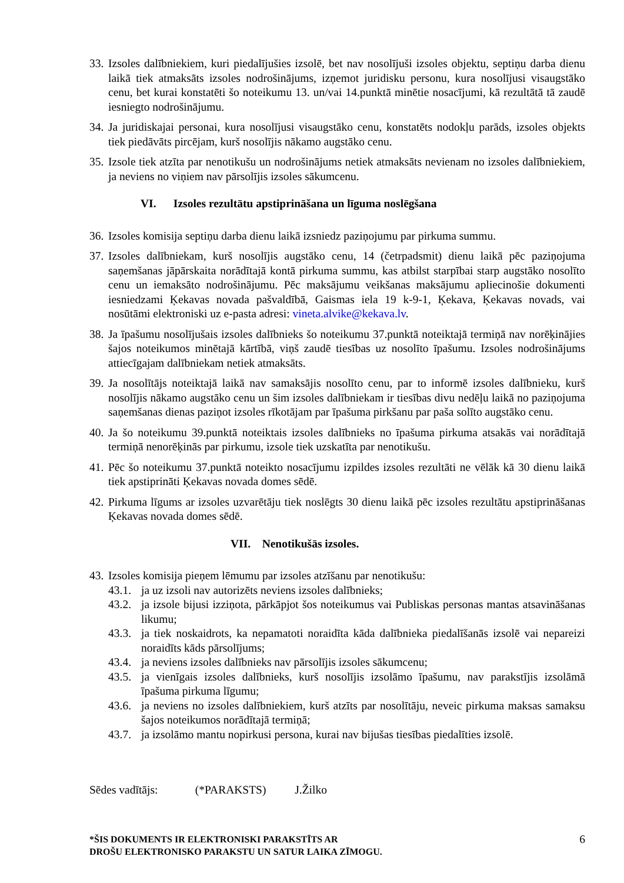33. Izsoles dalībniekiem, kuri piedalījušies izsolē, bet nav nosolījuši izsoles objektu, septiņu darba dienu laikā tiek atmaksāts izsoles nodrošinājums, izņemot juridisku personu, kura nosolījusi visaugstāko cenu, bet kurai konstatēti šo noteikumu 13. un/vai 14.punktā minētie nosacījumi, kā rezultātā tā zaudē iesniegto nodrošinājumu.
34. Ja juridiskajai personai, kura nosolījusi visaugstāko cenu, konstatēts nodokļu parāds, izsoles objekts tiek piedāvāts pircējam, kurš nosolījis nākamo augstāko cenu.
35. Izsole tiek atzīta par nenotikušu un nodrošinājums netiek atmaksāts nevienam no izsoles dalībniekiem, ja neviens no viņiem nav pārsolījis izsoles sākumcenu.
VI. Izsoles rezultātu apstiprināšana un līguma noslēgšana
36. Izsoles komisija septiņu darba dienu laikā izsniedz paziņojumu par pirkuma summu.
37. Izsoles dalībniekam, kurš nosolījis augstāko cenu, 14 (četrpadsmit) dienu laikā pēc paziņojuma saņemšanas jāpārskaita norādītajā kontā pirkuma summu, kas atbilst starpībai starp augstāko nosolīto cenu un iemaksāto nodrošinājumu. Pēc maksājumu veikšanas maksājumu apliecinošie dokumenti iesniedzami Ķekavas novada pašvaldībā, Gaismas iela 19 k-9-1, Ķekava, Ķekavas novads, vai nosūtāmi elektroniski uz e-pasta adresi: vineta.alvike@kekava.lv.
38. Ja īpašumu nosolījušais izsoles dalībnieks šo noteikumu 37.punktā noteiktajā termiņā nav norēķinājies šajos noteikumos minētajā kārtībā, viņš zaudē tiesības uz nosolīto īpašumu. Izsoles nodrošinājums attiecīgajam dalībniekam netiek atmaksāts.
39. Ja nosolītājs noteiktajā laikā nav samaksājis nosolīto cenu, par to informē izsoles dalībnieku, kurš nosolījis nākamo augstāko cenu un šim izsoles dalībniekam ir tiesības divu nedēļu laikā no paziņojuma saņemšanas dienas paziņot izsoles rīkotājam par īpašuma pirkšanu par paša solīto augstāko cenu.
40. Ja šo noteikumu 39.punktā noteiktais izsoles dalībnieks no īpašuma pirkuma atsakās vai norādītajā termiņā nenorēķinās par pirkumu, izsole tiek uzskatīta par nenotikušu.
41. Pēc šo noteikumu 37.punktā noteikto nosacījumu izpildes izsoles rezultāti ne vēlāk kā 30 dienu laikā tiek apstiprināti Ķekavas novada domes sēdē.
42. Pirkuma līgums ar izsoles uzvarētāju tiek noslēgts 30 dienu laikā pēc izsoles rezultātu apstiprināšanas Ķekavas novada domes sēdē.
VII. Nenotikušās izsoles.
43. Izsoles komisija pieņem lēmumu par izsoles atzīšanu par nenotikušu:
43.1. ja uz izsoli nav autorizēts neviens izsoles dalībnieks;
43.2. ja izsole bijusi izziņota, pārkāpjot šos noteikumus vai Publiskas personas mantas atsavināšanas likumu;
43.3. ja tiek noskaidrots, ka nepamatoti noraidīta kāda dalībnieka piedalīšanās izsolē vai nepareizi noraidīts kāds pārsolījums;
43.4. ja neviens izsoles dalībnieks nav pārsolījis izsoles sākumcenu;
43.5. ja vienīgais izsoles dalībnieks, kurš nosolījis izsolāmo īpašumu, nav parakstījis izsolāmā īpašuma pirkuma līgumu;
43.6. ja neviens no izsoles dalībniekiem, kurš atzīts par nosolītāju, neveic pirkuma maksas samaksu šajos noteikumos norādītajā termiņā;
43.7. ja izsolāmo mantu nopirkusi persona, kurai nav bijušas tiesības piedalīties izsolē.
Sēdes vadītājs: (*PARAKSTS) J.Žilko
*ŠIS DOKUMENTS IR ELEKTRONISKI PARAKSTĪTS AR
DROŠU ELEKTRONISKO PARAKSTU UN SATUR LAIKA ZĪMOGU.
6